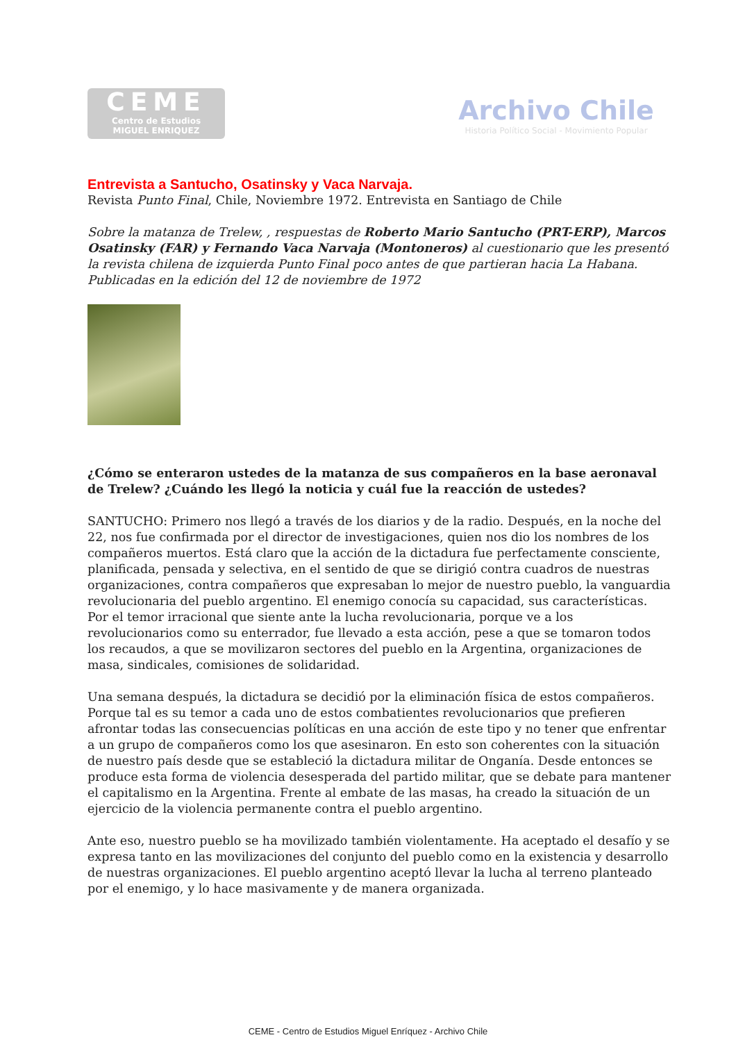CEME
Centro de Estudios
MIGUEL ENRIQUEZ
Archivo Chile
Historia Político Social - Movimiento Popular
Entrevista a Santucho, Osatinsky y Vaca Narvaja.
Revista Punto Final, Chile, Noviembre 1972. Entrevista en Santiago de Chile
Sobre la matanza de Trelew, , respuestas de Roberto Mario Santucho (PRT-ERP), Marcos Osatinsky (FAR) y Fernando Vaca Narvaja (Montoneros) al cuestionario que les presentó la revista chilena de izquierda Punto Final poco antes de que partieran hacia La Habana. Publicadas en la edición del 12 de noviembre de 1972
¿Cómo se enteraron ustedes de la matanza de sus compañeros en la base aeronaval de Trelew? ¿Cuándo les llegó la noticia y cuál fue la reacción de ustedes?
SANTUCHO: Primero nos llegó a través de los diarios y de la radio. Después, en la noche del 22, nos fue confirmada por el director de investigaciones, quien nos dio los nombres de los compañeros muertos. Está claro que la acción de la dictadura fue perfectamente consciente, planificada, pensada y selectiva, en el sentido de que se dirigió contra cuadros de nuestras organizaciones, contra compañeros que expresaban lo mejor de nuestro pueblo, la vanguardia revolucionaria del pueblo argentino. El enemigo conocía su capacidad, sus características. Por el temor irracional que siente ante la lucha revolucionaria, porque ve a los revolucionarios como su enterrador, fue llevado a esta acción, pese a que se tomaron todos los recaudos, a que se movilizaron sectores del pueblo en la Argentina, organizaciones de masa, sindicales, comisiones de solidaridad.
Una semana después, la dictadura se decidió por la eliminación física de estos compañeros. Porque tal es su temor a cada uno de estos combatientes revolucionarios que prefieren afrontar todas las consecuencias políticas en una acción de este tipo y no tener que enfrentar a un grupo de compañeros como los que asesinaron. En esto son coherentes con la situación de nuestro país desde que se estableció la dictadura militar de Onganía. Desde entonces se produce esta forma de violencia desesperada del partido militar, que se debate para mantener el capitalismo en la Argentina. Frente al embate de las masas, ha creado la situación de un ejercicio de la violencia permanente contra el pueblo argentino.
Ante eso, nuestro pueblo se ha movilizado también violentamente. Ha aceptado el desafío y se expresa tanto en las movilizaciones del conjunto del pueblo como en la existencia y desarrollo de nuestras organizaciones. El pueblo argentino aceptó llevar la lucha al terreno planteado por el enemigo, y lo hace masivamente y de manera organizada.
CEME - Centro de Estudios Miguel Enríquez - Archivo Chile